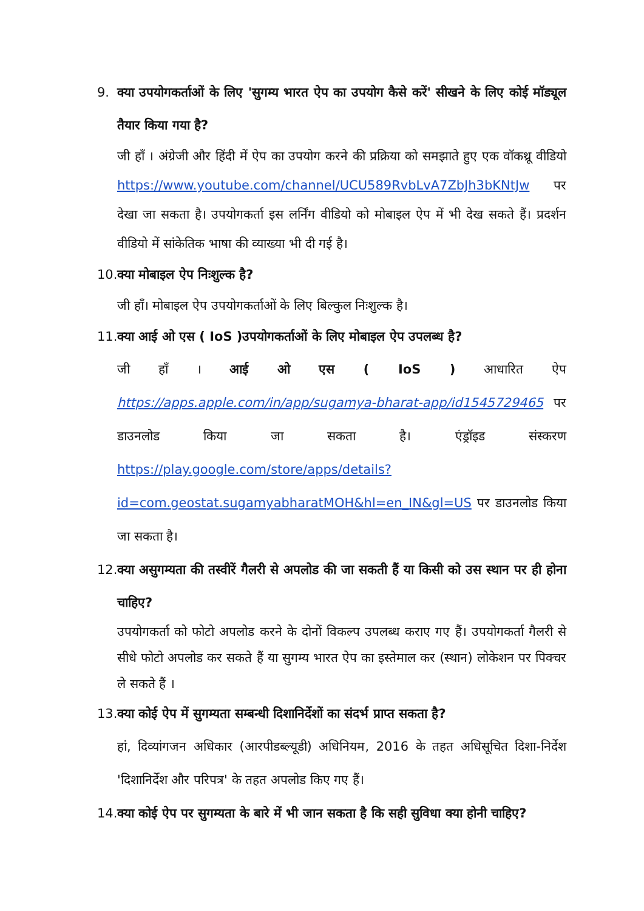9. क्या उपयोगकर्ताओं के लिए 'सुगम्य भारत ऐप का उपयोग कैसे करें' सीखने के लिए कोई मॉड्यूल तैयार किया गया है?
जी हाँ । अंग्रेजी और हिंदी में ऐप का उपयोग करने की प्रक्रिया को समझाते हुए एक वॉकथ्रू वीडियो https://www.youtube.com/channel/UCU589RvbLvA7ZbJh3bKNtJw पर देखा जा सकता है। उपयोगकर्ता इस लर्निंग वीडियो को मोबाइल ऐप में भी देख सकते हैं। प्रदर्शन वीडियो में सांकेतिक भाषा की व्याख्या भी दी गई है।
10. क्या मोबाइल ऐप निःशुल्क है?
जी हाँ। मोबाइल ऐप उपयोगकर्ताओं के लिए बिल्कुल निःशुल्क है।
11. क्या आई ओ एस ( IoS )उपयोगकर्ताओं के लिए मोबाइल ऐप उपलब्ध है?
जी हाँ । आई ओ एस ( IoS ) आधारित ऐप https://apps.apple.com/in/app/sugamya-bharat-app/id1545729465 पर डाउनलोड किया जा सकता है। एंड्रॉइड संस्करण https://play.google.com/store/apps/details?id=com.geostat.sugamyabharatMOH&hl=en_IN&gl=US पर डाउनलोड किया जा सकता है।
12. क्या असुगम्यता की तस्वीरें गैलरी से अपलोड की जा सकती हैं या किसी को उस स्थान पर ही होना चाहिए?
उपयोगकर्ता को फोटो अपलोड करने के दोनों विकल्प उपलब्ध कराए गए हैं। उपयोगकर्ता गैलरी से सीधे फोटो अपलोड कर सकते हैं या सुगम्य भारत ऐप का इस्तेमाल कर (स्थान) लोकेशन पर पिक्चर ले सकते हैं ।
13. क्या कोई ऐप में सुगम्यता सम्बन्धी दिशानिर्देशों का संदर्भ प्राप्त सकता है?
हां, दिव्यांगजन अधिकार (आरपीडब्ल्यूडी) अधिनियम, 2016 के तहत अधिसूचित दिशा-निर्देश 'दिशानिर्देश और परिपत्र' के तहत अपलोड किए गए हैं।
14. क्या कोई ऐप पर सुगम्यता के बारे में भी जान सकता है कि सही सुविधा क्या होनी चाहिए?